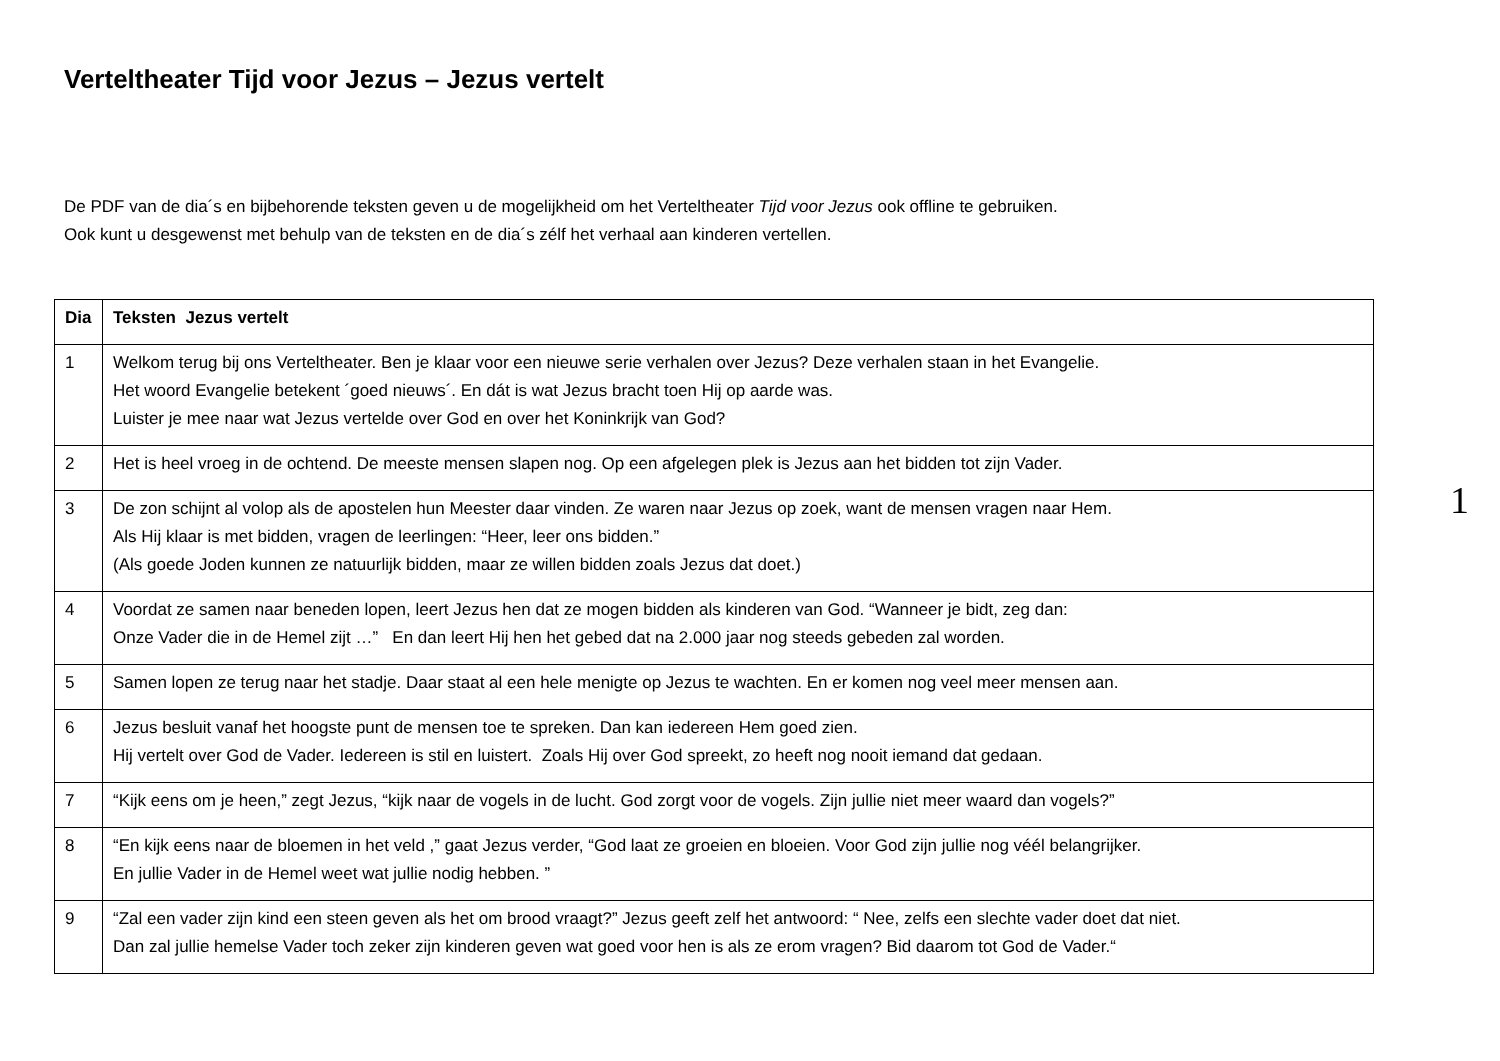Verteltheater Tijd voor Jezus – Jezus vertelt
De PDF van de dia´s en bijbehorende teksten geven u de mogelijkheid om het Verteltheater Tijd voor Jezus ook offline te gebruiken.
Ook kunt u desgewenst met behulp van de teksten en de dia´s zélf het verhaal aan kinderen vertellen.
| Dia | Teksten Jezus vertelt |
| --- | --- |
| 1 | Welkom terug bij ons Verteltheater. Ben je klaar voor een nieuwe serie verhalen over Jezus? Deze verhalen staan in het Evangelie. Het woord Evangelie betekent ´goed nieuws´. En dát is wat Jezus bracht toen Hij op aarde was. Luister je mee naar wat Jezus vertelde over God en over het Koninkrijk van God? |
| 2 | Het is heel vroeg in de ochtend. De meeste mensen slapen nog. Op een afgelegen plek is Jezus aan het bidden tot zijn Vader. |
| 3 | De zon schijnt al volop als de apostelen hun Meester daar vinden. Ze waren naar Jezus op zoek, want de mensen vragen naar Hem. Als Hij klaar is met bidden, vragen de leerlingen: “Heer, leer ons bidden.” (Als goede Joden kunnen ze natuurlijk bidden, maar ze willen bidden zoals Jezus dat doet.) |
| 4 | Voordat ze samen naar beneden lopen, leert Jezus hen dat ze mogen bidden als kinderen van God. “Wanneer je bidt, zeg dan: Onze Vader die in de Hemel zijt …” En dan leert Hij hen het gebed dat na 2.000 jaar nog steeds gebeden zal worden. |
| 5 | Samen lopen ze terug naar het stadje. Daar staat al een hele menigte op Jezus te wachten. En er komen nog veel meer mensen aan. |
| 6 | Jezus besluit vanaf het hoogste punt de mensen toe te spreken. Dan kan iedereen Hem goed zien. Hij vertelt over God de Vader. Iedereen is stil en luistert. Zoals Hij over God spreekt, zo heeft nog nooit iemand dat gedaan. |
| 7 | “Kijk eens om je heen,” zegt Jezus, “kijk naar de vogels in de lucht. God zorgt voor de vogels. Zijn jullie niet meer waard dan vogels?” |
| 8 | “En kijk eens naar de bloemen in het veld ,” gaat Jezus verder, “God laat ze groeien en bloeien. Voor God zijn jullie nog véél belangrijker. En jullie Vader in de Hemel weet wat jullie nodig hebben. ” |
| 9 | “Zal een vader zijn kind een steen geven als het om brood vraagt?” Jezus geeft zelf het antwoord: “ Nee, zelfs een slechte vader doet dat niet. Dan zal jullie hemelse Vader toch zeker zijn kinderen geven wat goed voor hen is als ze erom vragen? Bid daarom tot God de Vader.“ |
1